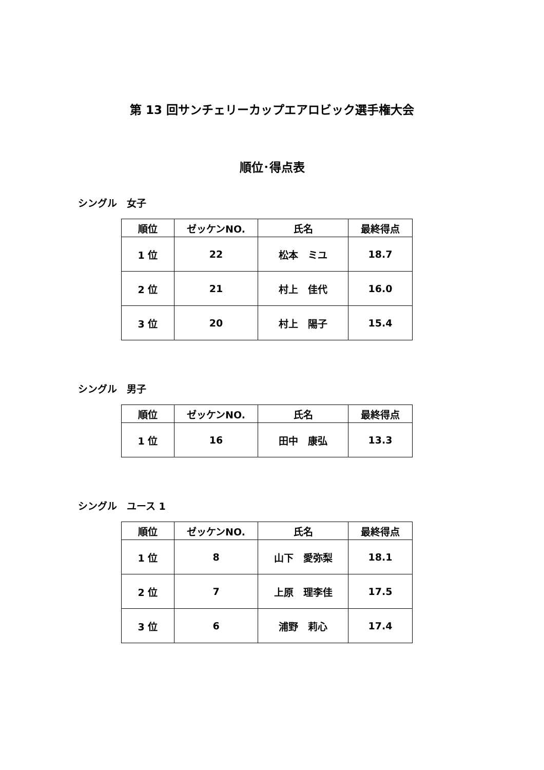第 13 回サンチェリーカップエアロビック選手権大会
順位･得点表
シングル　女子
| 順位 | ゼッケンNO. | 氏名 | 最終得点 |
| --- | --- | --- | --- |
| 1 位 | 22 | 松本 ミユ | 18.7 |
| 2 位 | 21 | 村上 佳代 | 16.0 |
| 3 位 | 20 | 村上 陽子 | 15.4 |
シングル　男子
| 順位 | ゼッケンNO. | 氏名 | 最終得点 |
| --- | --- | --- | --- |
| 1 位 | 16 | 田中 康弘 | 13.3 |
シングル　ユース 1
| 順位 | ゼッケンNO. | 氏名 | 最終得点 |
| --- | --- | --- | --- |
| 1 位 | 8 | 山下 愛弥梨 | 18.1 |
| 2 位 | 7 | 上原 理李佳 | 17.5 |
| 3 位 | 6 | 浦野 莉心 | 17.4 |